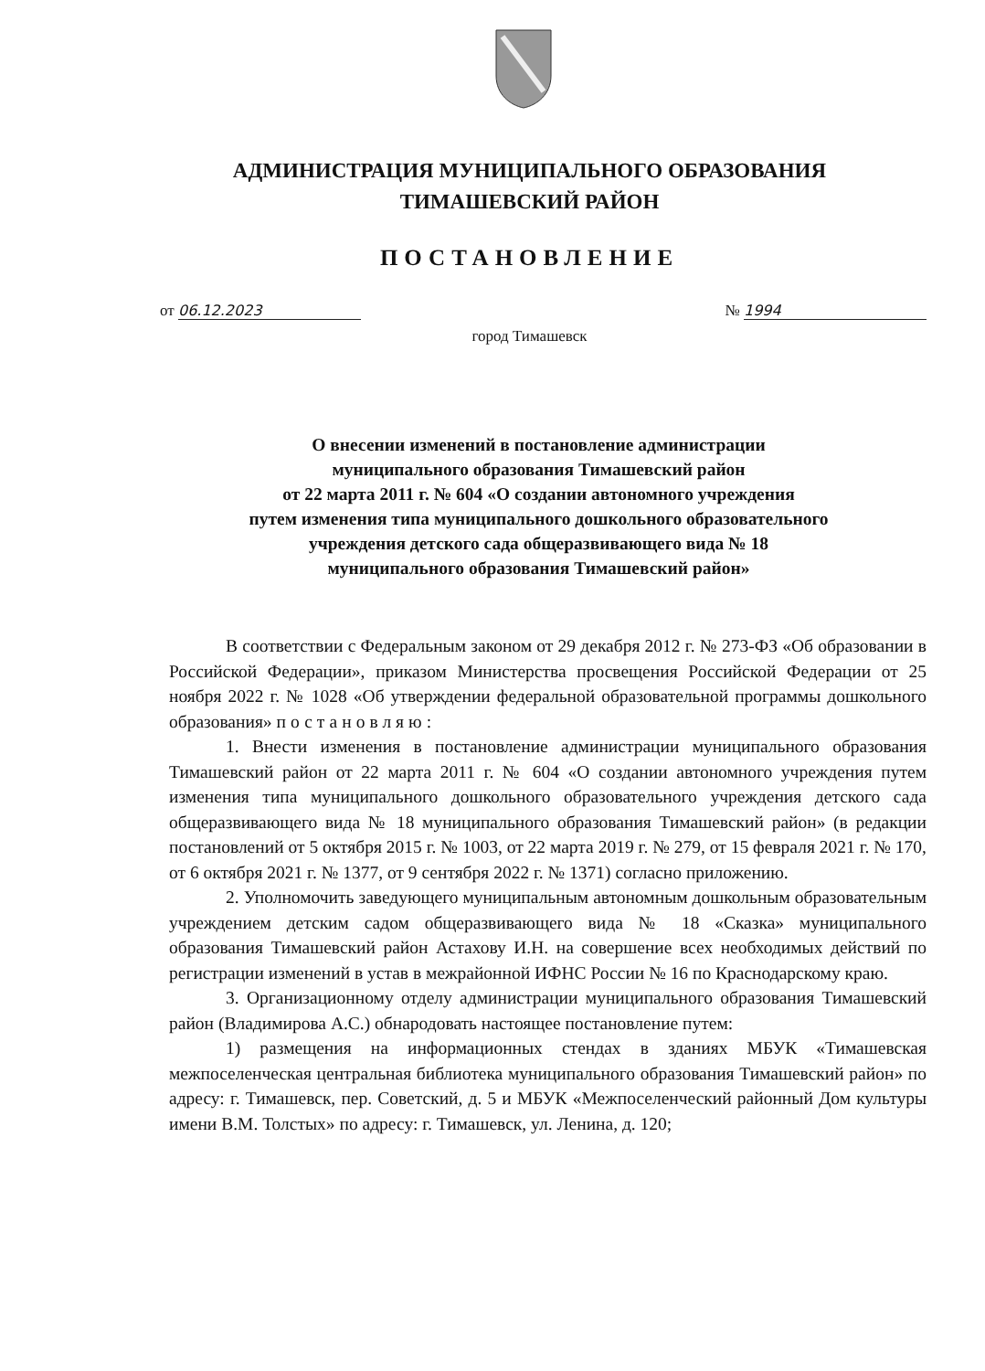АДМИНИСТРАЦИЯ МУНИЦИПАЛЬНОГО ОБРАЗОВАНИЯ
ТИМАШЕВСКИЙ РАЙОН
ПОСТАНОВЛЕНИЕ
от 06.12.2023 № 1994
город Тимашевск
О внесении изменений в постановление администрации
муниципального образования Тимашевский район
от 22 марта 2011 г. № 604 «О создании автономного учреждения
путем изменения типа муниципального дошкольного образовательного
учреждения детского сада общеразвивающего вида № 18
муниципального образования Тимашевский район»
В соответствии с Федеральным законом от 29 декабря 2012 г. № 273-ФЗ «Об образовании в Российской Федерации», приказом Министерства просвещения Российской Федерации от 25 ноября 2022 г. № 1028 «Об утверждении федеральной образовательной программы дошкольного образования» постановляю:
1. Внести изменения в постановление администрации муниципального образования Тимашевский район от 22 марта 2011 г. № 604 «О создании автономного учреждения путем изменения типа муниципального дошкольного образовательного учреждения детского сада общеразвивающего вида № 18 муниципального образования Тимашевский район» (в редакции постановлений от 5 октября 2015 г. № 1003, от 22 марта 2019 г. № 279, от 15 февраля 2021 г. № 170, от 6 октября 2021 г. № 1377, от 9 сентября 2022 г. № 1371) согласно приложению.
2. Уполномочить заведующего муниципальным автономным дошкольным образовательным учреждением детским садом общеразвивающего вида № 18 «Сказка» муниципального образования Тимашевский район Астахову И.Н. на совершение всех необходимых действий по регистрации изменений в устав в межрайонной ИФНС России № 16 по Краснодарскому краю.
3. Организационному отделу администрации муниципального образования Тимашевский район (Владимирова А.С.) обнародовать настоящее постановление путем:
1) размещения на информационных стендах в зданиях МБУК «Тимашевская межпоселенческая центральная библиотека муниципального образования Тимашевский район» по адресу: г. Тимашевск, пер. Советский, д. 5 и МБУК «Межпоселенческий районный Дом культуры имени В.М. Толстых» по адресу: г. Тимашевск, ул. Ленина, д. 120;